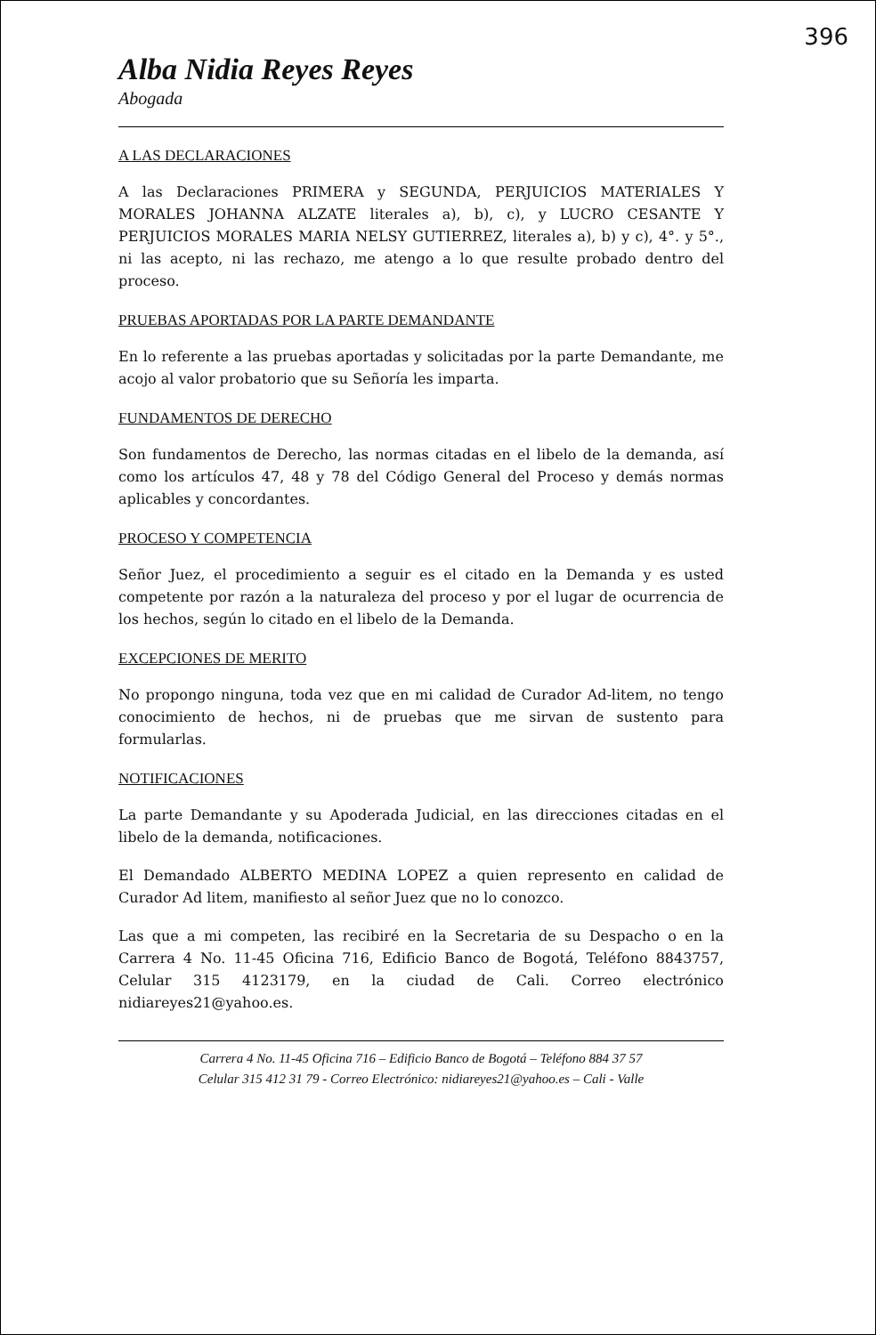396
Alba Nidia Reyes Reyes
Abogada
A LAS DECLARACIONES
A las Declaraciones PRIMERA y SEGUNDA, PERJUICIOS MATERIALES Y MORALES JOHANNA ALZATE literales a), b), c), y LUCRO CESANTE Y PERJUICIOS MORALES MARIA NELSY GUTIERREZ, literales a), b) y c), 4°. y 5°., ni las acepto, ni las rechazo, me atengo a lo que resulte probado dentro del proceso.
PRUEBAS APORTADAS POR LA PARTE DEMANDANTE
En lo referente a las pruebas aportadas y solicitadas por la parte Demandante, me acojo al valor probatorio que su Señoría les imparta.
FUNDAMENTOS DE DERECHO
Son fundamentos de Derecho, las normas citadas en el libelo de la demanda, así como los artículos 47, 48 y 78 del Código General del Proceso y demás normas aplicables y concordantes.
PROCESO Y COMPETENCIA
Señor Juez, el procedimiento a seguir es el citado en la Demanda y es usted competente por razón a la naturaleza del proceso y por el lugar de ocurrencia de los hechos, según lo citado en el libelo de la Demanda.
EXCEPCIONES DE MERITO
No propongo ninguna, toda vez que en mi calidad de Curador Ad-litem, no tengo conocimiento de hechos, ni de pruebas que me sirvan de sustento para formularlas.
NOTIFICACIONES
La parte Demandante y su Apoderada Judicial, en las direcciones citadas en el libelo de la demanda, notificaciones.
El Demandado ALBERTO MEDINA LOPEZ a quien represento en calidad de Curador Ad litem, manifiesto al señor Juez que no lo conozco.
Las que a mi competen, las recibiré en la Secretaria de su Despacho o en la Carrera 4 No. 11-45 Oficina 716, Edificio Banco de Bogotá, Teléfono 8843757, Celular 315 4123179, en la ciudad de Cali. Correo electrónico nidiareyes21@yahoo.es.
Carrera 4 No. 11-45 Oficina 716 – Edificio Banco de Bogotá – Teléfono 884 37 57
Celular 315 412 31 79 - Correo Electrónico: nidiareyes21@yahoo.es – Cali - Valle